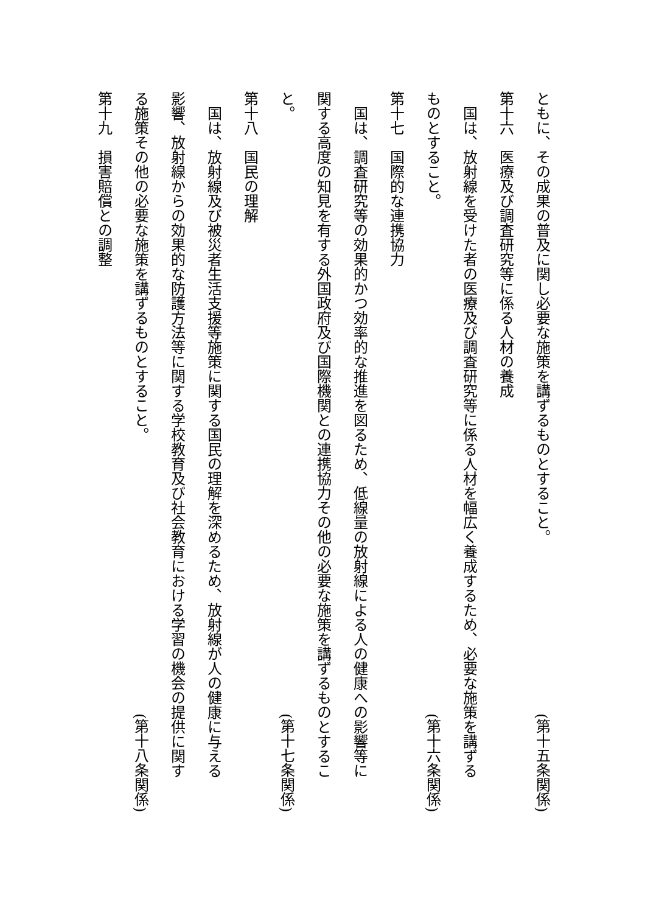ともに、その成果の普及に関し必要な施策を講ずるものとすること。 (第十五条関係)
第十六　医療及び調査研究等に係る人材の養成
　国は、放射線を受けた者の医療及び調査研究等に係る人材を幅広く養成するため、必要な施策を講ずる
ものとすること。 (第十六条関係)
第十七　国際的な連携協力
　国は、調査研究等の効果的かつ効率的な推進を図るため、低線量の放射線による人の健康への影響等に
関する高度の知見を有する外国政府及び国際機関との連携協力その他の必要な施策を講ずるものとするこ
と。 (第十七条関係)
第十八　国民の理解
　国は、放射線及び被災者生活支援等施策に関する国民の理解を深めるため、放射線が人の健康に与える
影響、放射線からの効果的な防護方法等に関する学校教育及び社会教育における学習の機会の提供に関す
る施策その他の必要な施策を講ずるものとすること。 (第十八条関係)
第十九　損害賠償との調整